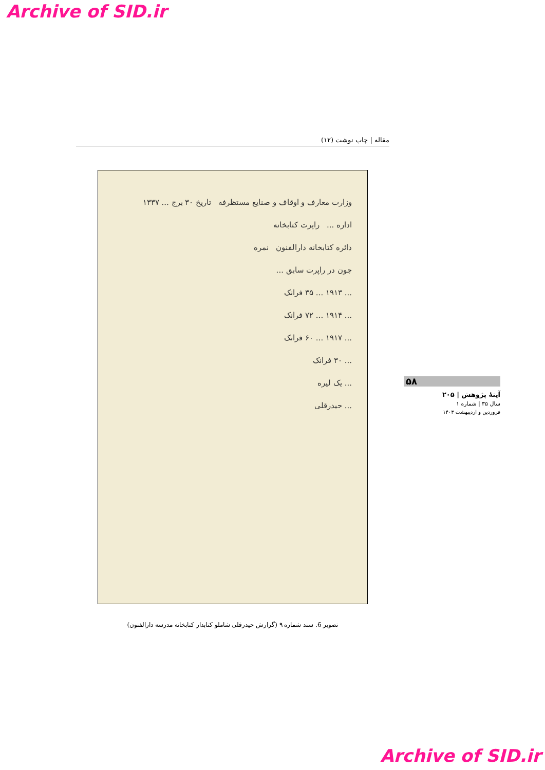Archive of SID.ir
مقاله | چاپ نوشت (۱۲)
وزارت معارف و اوقاف و صنایع مستظرفه تاریخ ۳۰ برج ... ۱۳۳۷
اداره ... راپرت کتابخانه
دائره کتابخانه دارالفنون نمره
چون در راپرت سابق ...
... ۱۹۱۳ ... ۳۵ فرانک
... ۱۹۱۴ ... ۷۲ فرانک
... ۱۹۱۷ ... ۶۰ فرانک
... ۳۰ فرانک
... یک لیره
... حیدرقلی
تصویر 6. سند شماره ۹ (گزارش حیدرقلی شاملو کتابدار کتابخانه مدرسه دارالفنون)
۵۸
آینهٔ پژوهش | ۲۰۵
سال ۳۵ | شماره ۱
فروردین و اردیبهشت ۱۴۰۳
Archive of SID.ir